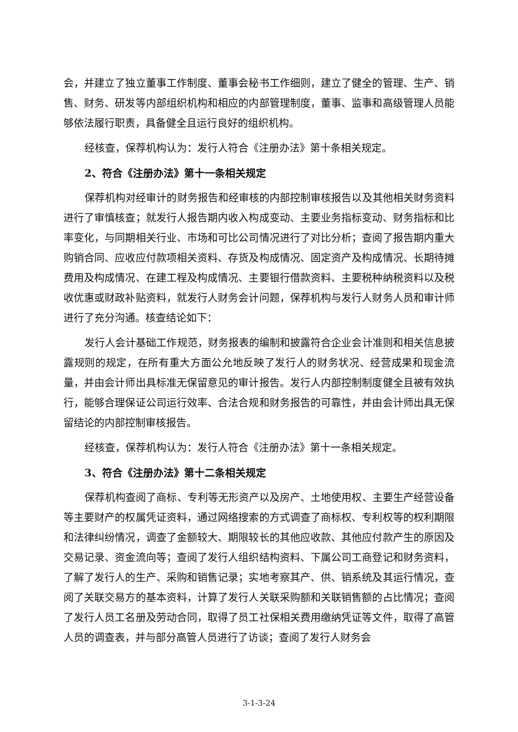会，并建立了独立董事工作制度、董事会秘书工作细则，建立了健全的管理、生产、销售、财务、研发等内部组织机构和相应的内部管理制度，董事、监事和高级管理人员能够依法履行职责，具备健全且运行良好的组织机构。
经核查，保荐机构认为：发行人符合《注册办法》第十条相关规定。
2、符合《注册办法》第十一条相关规定
保荐机构对经审计的财务报告和经审核的内部控制审核报告以及其他相关财务资料进行了审慎核查；就发行人报告期内收入构成变动、主要业务指标变动、财务指标和比率变化，与同期相关行业、市场和可比公司情况进行了对比分析；查阅了报告期内重大购销合同、应收应付款项相关资料、存货及构成情况、固定资产及构成情况、长期待摊费用及构成情况、在建工程及构成情况、主要银行借款资料、主要税种纳税资料以及税收优惠或财政补贴资料，就发行人财务会计问题，保荐机构与发行人财务人员和审计师进行了充分沟通。核查结论如下：
发行人会计基础工作规范，财务报表的编制和披露符合企业会计准则和相关信息披露规则的规定，在所有重大方面公允地反映了发行人的财务状况、经营成果和现金流量，并由会计师出具标准无保留意见的审计报告。发行人内部控制制度健全且被有效执行，能够合理保证公司运行效率、合法合规和财务报告的可靠性，并由会计师出具无保留结论的内部控制审核报告。
经核查，保荐机构认为：发行人符合《注册办法》第十一条相关规定。
3、符合《注册办法》第十二条相关规定
保荐机构查阅了商标、专利等无形资产以及房产、土地使用权、主要生产经营设备等主要财产的权属凭证资料，通过网络搜索的方式调查了商标权、专利权等的权利期限和法律纠纷情况，调查了金额较大、期限较长的其他应收款、其他应付款产生的原因及交易记录、资金流向等；查阅了发行人组织结构资料、下属公司工商登记和财务资料，了解了发行人的生产、采购和销售记录；实地考察其产、供、销系统及其运行情况，查阅了关联交易方的基本资料，计算了发行人关联采购额和关联销售额的占比情况；查阅了发行人员工名册及劳动合同，取得了员工社保相关费用缴纳凭证等文件，取得了高管人员的调查表，并与部分高管人员进行了访谈；查阅了发行人财务会
3-1-3-24